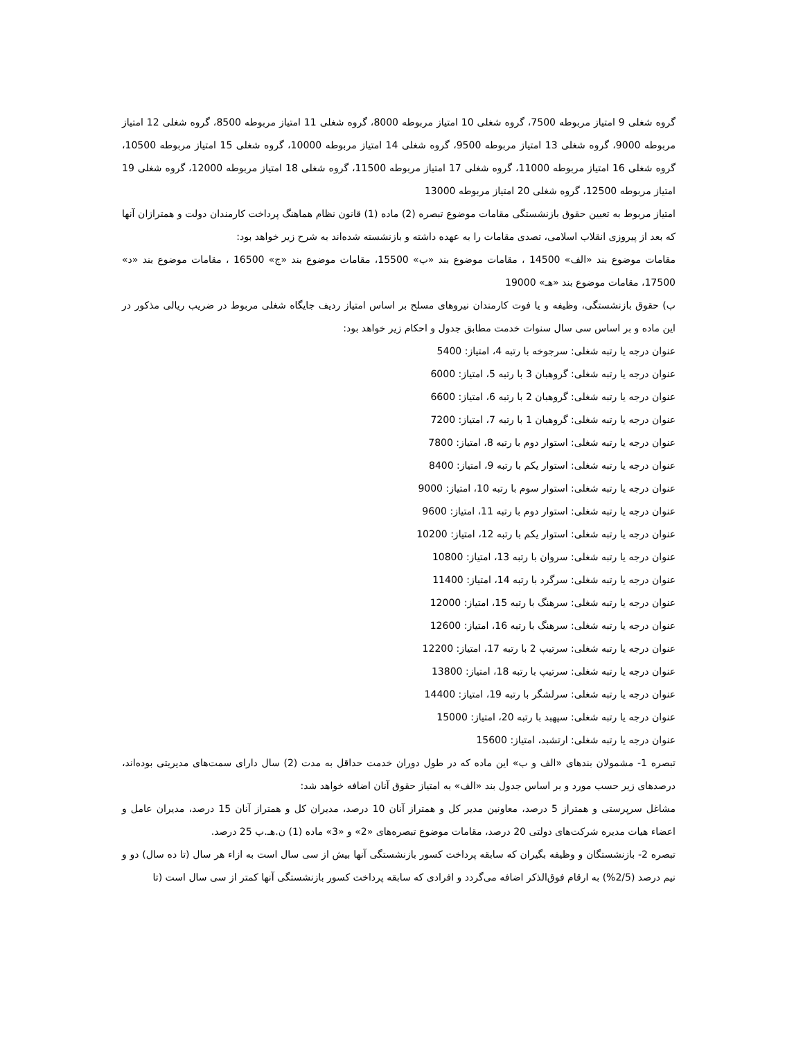گروه شغلی 9 امتیاز مربوطه 7500، گروه شغلی 10 امتیاز مربوطه 8000، گروه شغلی 11 امتیاز مربوطه 8500، گروه شغلی 12 امتیاز مربوطه 9000، گروه شغلی 13 امتیاز مربوطه 9500، گروه شغلی 14 امتیاز مربوطه 10000، گروه شغلی 15 امتیاز مربوطه 10500، گروه شغلی 16 امتیاز مربوطه 11000، گروه شغلی 17 امتیاز مربوطه 11500، گروه شغلی 18 امتیاز مربوطه 12000، گروه شغلی 19 امتیاز مربوطه 12500، گروه شغلی 20 امتیاز مربوطه 13000
امتیاز مربوط به تعیین حقوق بازنشستگی مقامات موضوع تبصره (2) ماده (1) قانون نظام هماهنگ پرداخت کارمندان دولت و همترازان آنها که بعد از پیروزی انقلاب اسلامی، تصدی مقامات را به عهده داشته و بازنشسته شده‌اند به شرح زیر خواهد بود:
مقامات موضوع بند «الف» 14500 ، مقامات موضوع بند «ب» 15500، مقامات موضوع بند «ج» 16500 ، مقامات موضوع بند «د» 17500، مقامات موضوع بند «هـ» 19000
ب) حقوق بازنشستگی، وظیفه و یا فوت کارمندان نیروهای مسلح بر اساس امتیاز ردیف جایگاه شغلی مربوط در ضریب ریالی مذکور در این ماده و بر اساس سی سال سنوات خدمت مطابق جدول و احکام زیر خواهد بود:
عنوان درجه یا رتبه شغلی: سرجوخه با رتبه 4، امتیاز: 5400
عنوان درجه یا رتبه شغلی: گروهبان 3 با رتبه 5، امتیاز: 6000
عنوان درجه یا رتبه شغلی: گروهبان 2 با رتبه 6، امتیاز: 6600
عنوان درجه یا رتبه شغلی: گروهبان 1 با رتبه 7، امتیاز: 7200
عنوان درجه یا رتبه شغلی: استوار دوم با رتبه 8، امتیاز: 7800
عنوان درجه یا رتبه شغلی: استوار یکم با رتبه 9، امتیاز: 8400
عنوان درجه یا رتبه شغلی: استوار سوم با رتبه 10، امتیاز: 9000
عنوان درجه یا رتبه شغلی: استوار دوم با رتبه 11، امتیاز: 9600
عنوان درجه یا رتبه شغلی: استوار یکم با رتبه 12، امتیاز: 10200
عنوان درجه یا رتبه شغلی: سروان با رتبه 13، امتیاز: 10800
عنوان درجه یا رتبه شغلی: سرگرد با رتبه 14، امتیاز: 11400
عنوان درجه یا رتبه شغلی: سرهنگ با رتبه 15، امتیاز: 12000
عنوان درجه یا رتبه شغلی: سرهنگ با رتبه 16، امتیاز: 12600
عنوان درجه یا رتبه شغلی: سرتیپ 2 با رتبه 17، امتیاز: 12200
عنوان درجه یا رتبه شغلی: سرتیپ با رتبه 18، امتیاز: 13800
عنوان درجه یا رتبه شغلی: سرلشگر با رتبه 19، امتیاز: 14400
عنوان درجه یا رتبه شغلی: سپهبد با رتبه 20، امتیاز: 15000
عنوان درجه یا رتبه شغلی: ارتشبد، امتیاز: 15600
تبصره 1- مشمولان بندهای «الف و ب» این ماده که در طول دوران خدمت حداقل به مدت (2) سال دارای سمت‌های مدیریتی بوده‌اند، درصدهای زیر حسب مورد و بر اساس جدول بند «الف» به امتیاز حقوق آنان اضافه خواهد شد:
مشاغل سرپرستی و همتراز 5 درصد، معاونین مدیر کل و همتراز آنان 10 درصد، مدیران کل و همتراز آنان 15 درصد، مدیران عامل و اعضاء هیات مدیره شرکت‌های دولتی 20 درصد، مقامات موضوع تبصره‌های «2» و «3» ماده (1) ن.هـ.ب 25 درصد.
تبصره 2- بازنشستگان و وظیفه بگیران که سابقه پرداخت کسور بازنشستگی آنها بیش از سی سال است به ازاء هر سال (تا ده سال) دو و نیم درصد (2/5%) به ارقام فوق‌الذکر اضافه می‌گردد و افرادی که سابقه پرداخت کسور بازنشستگی آنها کمتر از سی سال است (تا